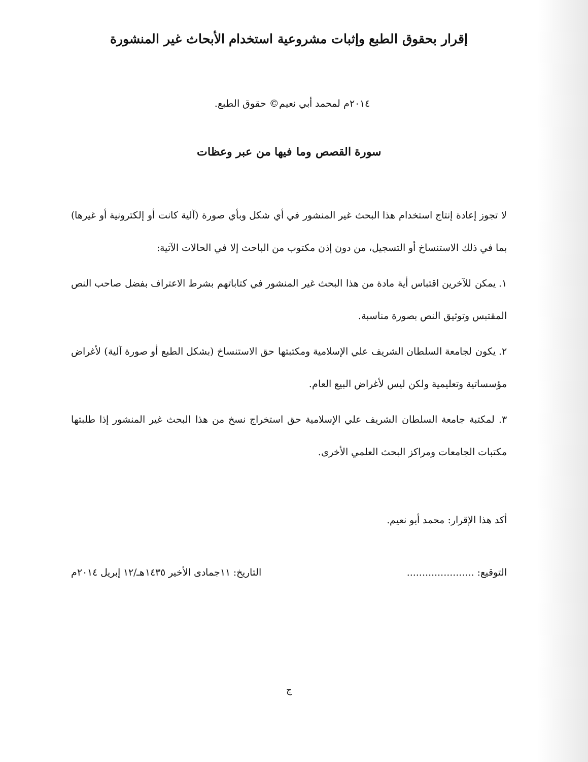إقرار بحقوق الطبع وإثبات مشروعية استخدام الأبحاث غير المنشورة
٢٠١٤م لمحمد أبي نعيم© حقوق الطبع.
سورة القصص وما فيها من عبر وعظات
لا تجوز إعادة إنتاج استخدام هذا البحث غير المنشور في أي شكل وبأي صورة (آلية كانت أو إلكترونية أو غيرها) بما في ذلك الاستنساخ أو التسجيل، من دون إذن مكتوب من الباحث إلا في الحالات الآتية:
١. يمكن للآخرين اقتباس أية مادة من هذا البحث غير المنشور في كتاباتهم بشرط الاعتراف بفضل صاحب النص المقتبس وتوثيق النص بصورة مناسبة.
٢. يكون لجامعة السلطان الشريف علي الإسلامية ومكتبتها حق الاستنساخ (بشكل الطبع أو صورة آلية) لأغراض مؤسساتية وتعليمية ولكن ليس لأغراض البيع العام.
٣. لمكتبة جامعة السلطان الشريف علي الإسلامية حق استخراج نسخ من هذا البحث غير المنشور إذا طلبتها مكتبات الجامعات ومراكز البحث العلمي الأخرى.
أكد هذا الإقرار: محمد أبو نعيم.
التوقيع: ...................... التاريخ: ١١جمادى الأخير ١٤٣٥هـ/١٢ إبريل ٢٠١٤م
ج